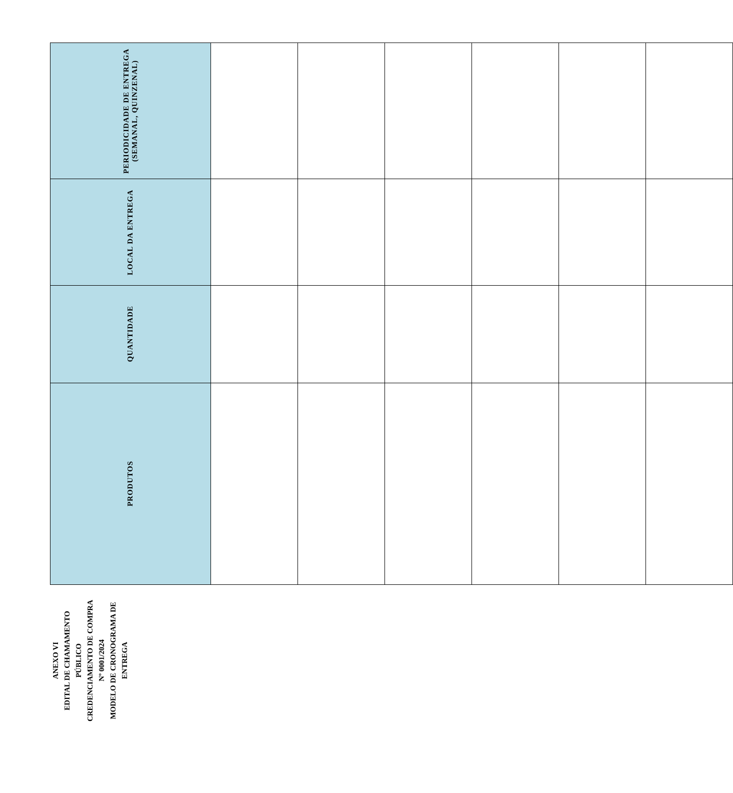ANEXO VI
EDITAL DE CHAMAMENTO PÚBLICO
CREDENCIAMENTO DE COMPRA Nº 0001/2024
MODELO DE CRONOGRAMA DE ENTREGA
| PRODUTOS | QUANTIDADE | LOCAL DA ENTREGA | PERIODICIDADE DE ENTREGA (SEMANAL, QUINZENAL) |
| --- | --- | --- | --- |